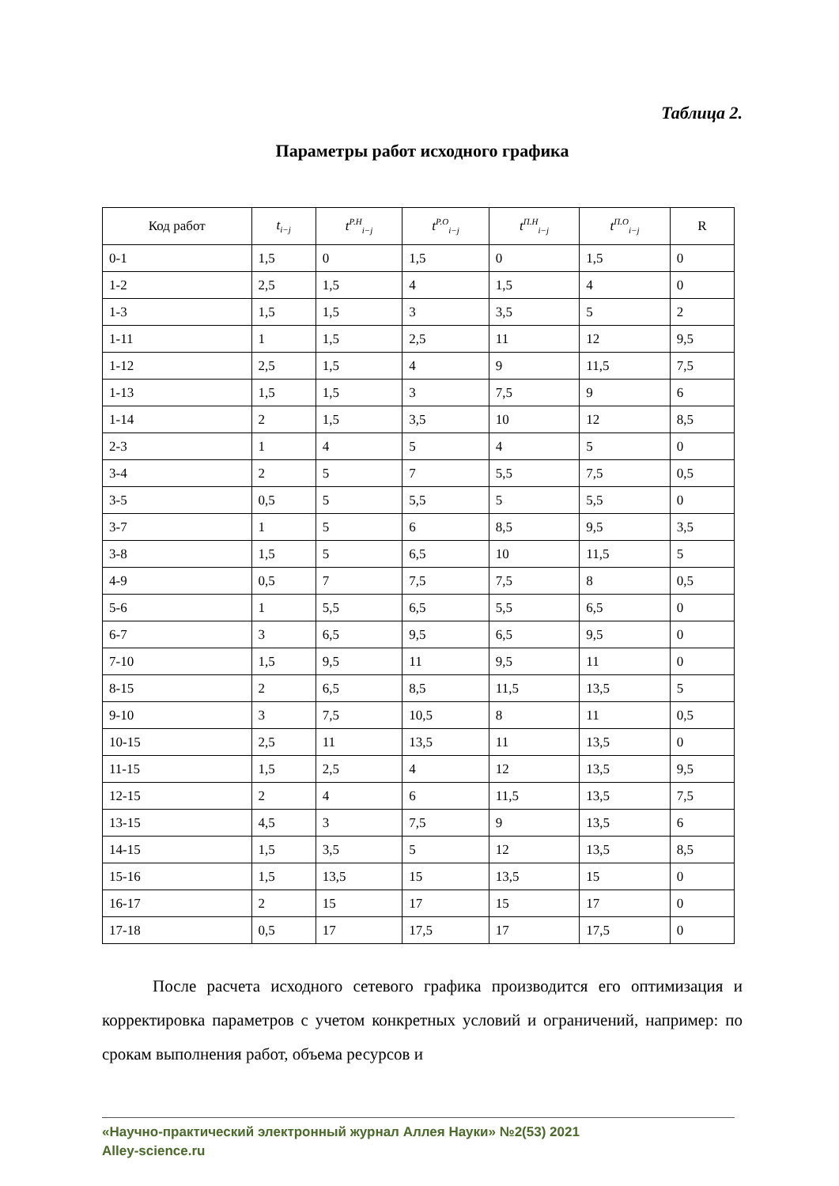Таблица 2.
Параметры работ исходного графика
| Код работ | t<sub>i−j</sub> | t<sup>Р.Н</sup><sub>i−j</sub> | t<sup>Р.О</sup><sub>i−j</sub> | t<sup>П.Н</sup><sub>i−j</sub> | t<sup>П.О</sup><sub>i−j</sub> | R |
| --- | --- | --- | --- | --- | --- | --- |
| 0-1 | 1,5 | 0 | 1,5 | 0 | 1,5 | 0 |
| 1-2 | 2,5 | 1,5 | 4 | 1,5 | 4 | 0 |
| 1-3 | 1,5 | 1,5 | 3 | 3,5 | 5 | 2 |
| 1-11 | 1 | 1,5 | 2,5 | 11 | 12 | 9,5 |
| 1-12 | 2,5 | 1,5 | 4 | 9 | 11,5 | 7,5 |
| 1-13 | 1,5 | 1,5 | 3 | 7,5 | 9 | 6 |
| 1-14 | 2 | 1,5 | 3,5 | 10 | 12 | 8,5 |
| 2-3 | 1 | 4 | 5 | 4 | 5 | 0 |
| 3-4 | 2 | 5 | 7 | 5,5 | 7,5 | 0,5 |
| 3-5 | 0,5 | 5 | 5,5 | 5 | 5,5 | 0 |
| 3-7 | 1 | 5 | 6 | 8,5 | 9,5 | 3,5 |
| 3-8 | 1,5 | 5 | 6,5 | 10 | 11,5 | 5 |
| 4-9 | 0,5 | 7 | 7,5 | 7,5 | 8 | 0,5 |
| 5-6 | 1 | 5,5 | 6,5 | 5,5 | 6,5 | 0 |
| 6-7 | 3 | 6,5 | 9,5 | 6,5 | 9,5 | 0 |
| 7-10 | 1,5 | 9,5 | 11 | 9,5 | 11 | 0 |
| 8-15 | 2 | 6,5 | 8,5 | 11,5 | 13,5 | 5 |
| 9-10 | 3 | 7,5 | 10,5 | 8 | 11 | 0,5 |
| 10-15 | 2,5 | 11 | 13,5 | 11 | 13,5 | 0 |
| 11-15 | 1,5 | 2,5 | 4 | 12 | 13,5 | 9,5 |
| 12-15 | 2 | 4 | 6 | 11,5 | 13,5 | 7,5 |
| 13-15 | 4,5 | 3 | 7,5 | 9 | 13,5 | 6 |
| 14-15 | 1,5 | 3,5 | 5 | 12 | 13,5 | 8,5 |
| 15-16 | 1,5 | 13,5 | 15 | 13,5 | 15 | 0 |
| 16-17 | 2 | 15 | 17 | 15 | 17 | 0 |
| 17-18 | 0,5 | 17 | 17,5 | 17 | 17,5 | 0 |
После расчета исходного сетевого графика производится его оптимизация и корректировка параметров с учетом конкретных условий и ограничений, например: по срокам выполнения работ, объема ресурсов и
«Научно-практический электронный журнал Аллея Науки» №2(53) 2021
Alley-science.ru